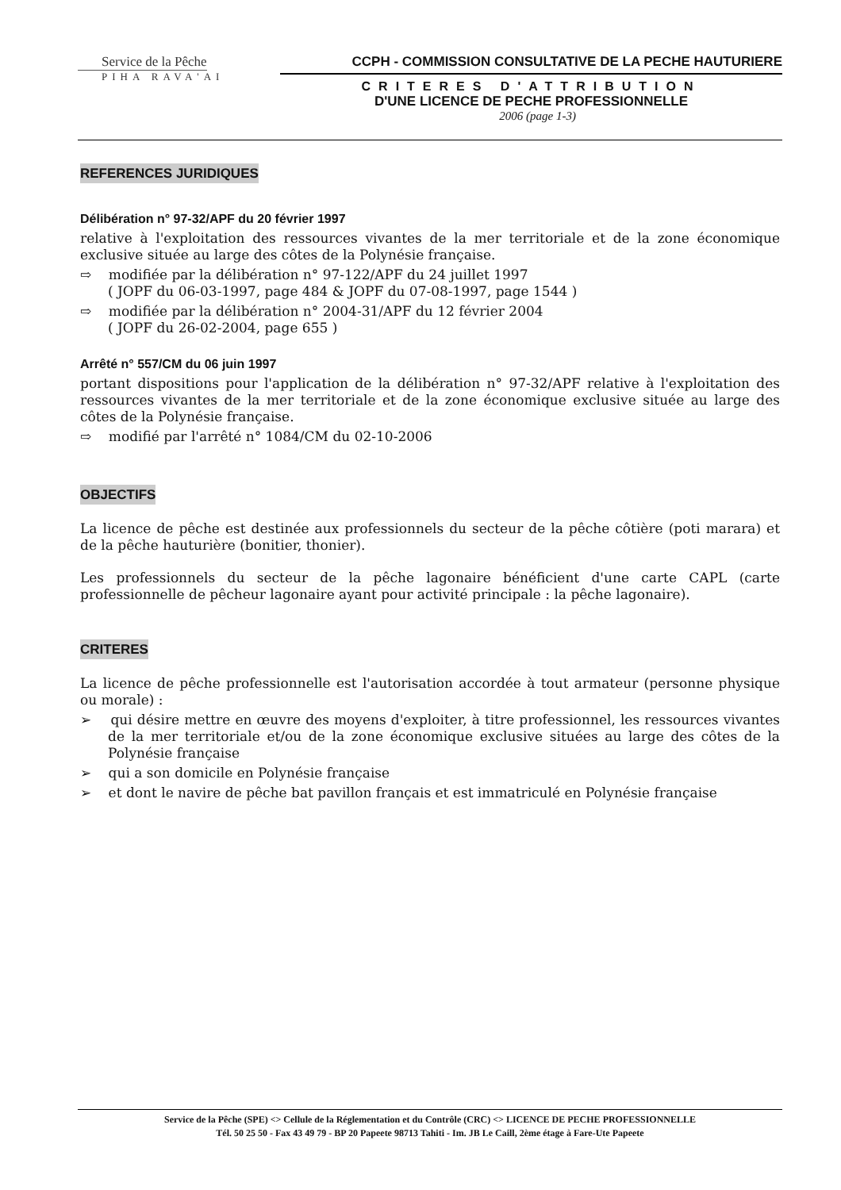Service de la Pêche
PIHA RAVA'AI
CCPH - COMMISSION CONSULTATIVE DE LA PECHE HAUTURIERE
CRITERES D'ATTRIBUTION
D'UNE LICENCE DE PECHE PROFESSIONNELLE
2006 (page 1-3)
REFERENCES JURIDIQUES
Délibération n° 97-32/APF du 20 février 1997
relative à l'exploitation des ressources vivantes de la mer territoriale et de la zone économique exclusive située au large des côtes de la Polynésie française.
⇨ modifiée par la délibération n° 97-122/APF du 24 juillet 1997
( JOPF du 06-03-1997, page 484 & JOPF du 07-08-1997, page 1544 )
⇨ modifiée par la délibération n° 2004-31/APF du 12 février 2004
( JOPF du 26-02-2004, page 655 )
Arrêté n° 557/CM du 06 juin 1997
portant dispositions pour l'application de la délibération n° 97-32/APF relative à l'exploitation des ressources vivantes de la mer territoriale et de la zone économique exclusive située au large des côtes de la Polynésie française.
⇨ modifié par l'arrêté n° 1084/CM du 02-10-2006
OBJECTIFS
La licence de pêche est destinée aux professionnels du secteur de la pêche côtière (poti marara) et de la pêche hauturière (bonitier, thonier).
Les professionnels du secteur de la pêche lagonaire bénéficient d'une carte CAPL (carte professionnelle de pêcheur lagonaire ayant pour activité principale : la pêche lagonaire).
CRITERES
La licence de pêche professionnelle est l'autorisation accordée à tout armateur (personne physique ou morale) :
➢ qui désire mettre en œuvre des moyens d'exploiter, à titre professionnel, les ressources vivantes de la mer territoriale et/ou de la zone économique exclusive situées au large des côtes de la Polynésie française
➢ qui a son domicile en Polynésie française
➢ et dont le navire de pêche bat pavillon français et est immatriculé en Polynésie française
Service de la Pêche (SPE) <> Cellule de la Réglementation et du Contrôle (CRC) <> LICENCE DE PECHE PROFESSIONNELLE
Tél. 50 25 50 - Fax 43 49 79 - BP 20 Papeete 98713 Tahiti - Im. JB Le Caill, 2ème étage à Fare-Ute Papeete